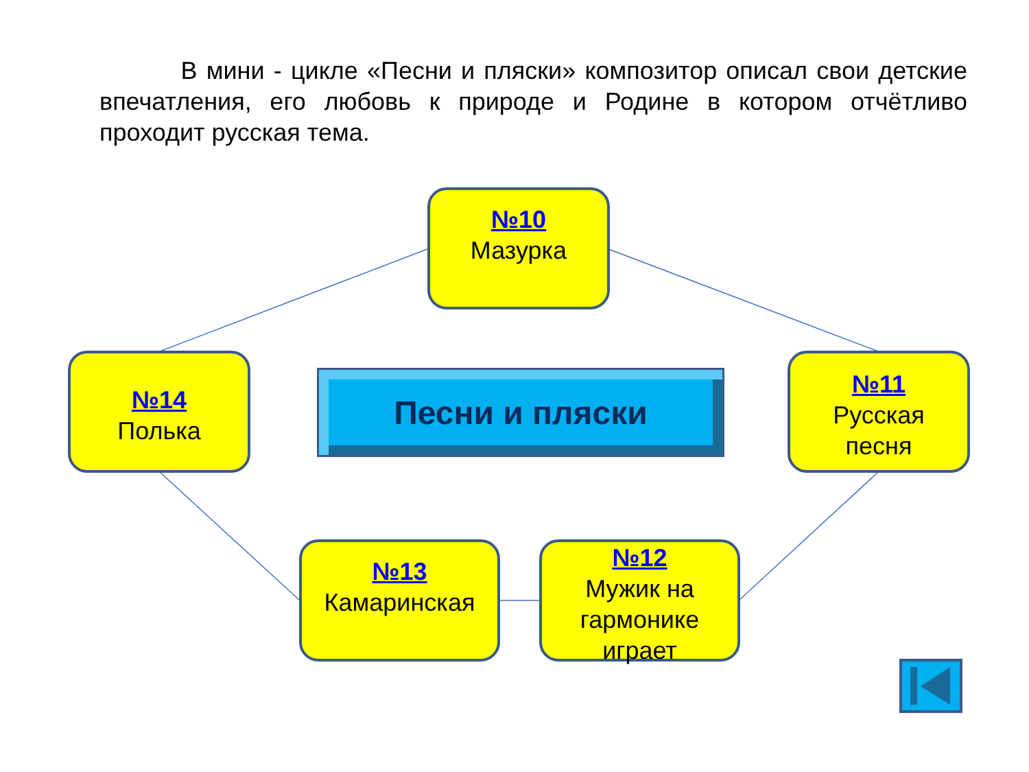В мини - цикле «Песни и пляски» композитор описал свои детские впечатления, его любовь к природе и Родине в котором отчётливо проходит русская тема.
№10
Мазурка
№14
Полька
Песни и пляски
№11
Русская
песня
№13
Камаринская
№12
Мужик на
гармонике
играет